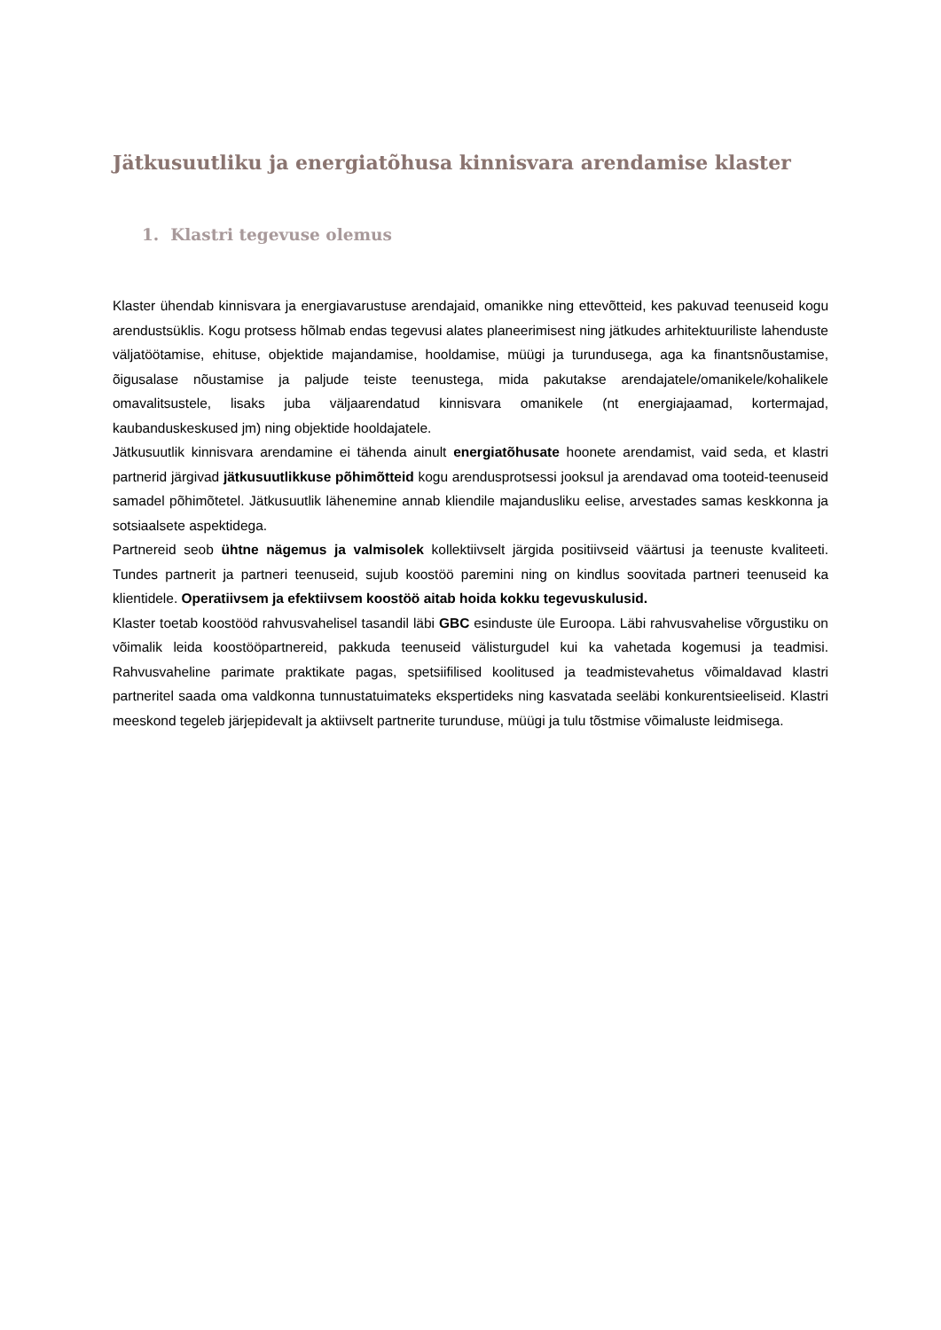Jätkusuutliku ja energiatõhusa kinnisvara arendamise klaster
1. Klastri tegevuse olemus
Klaster ühendab kinnisvara ja energiavarustuse arendajaid, omanikke ning ettevõtteid, kes pakuvad teenuseid kogu arendustsüklis. Kogu protsess hõlmab endas tegevusi alates planeerimisest ning jätkudes arhitektuuriliste lahenduste väljatöötamise, ehituse, objektide majandamise, hooldamise, müügi ja turundusega, aga ka finantsnõustamise, õigusalase nõustamise ja paljude teiste teenustega, mida pakutakse arendajatele/omanikele/kohalikele omavalitsustele, lisaks juba väljaarendatud kinnisvara omanikele (nt energiajaamad, kortermajad, kaubanduskeskused jm) ning objektide hooldajatele.
Jätkusuutlik kinnisvara arendamine ei tähenda ainult energiatõhusate hoonete arendamist, vaid seda, et klastri partnerid järgivad jätkusuutlikkuse põhimõtteid kogu arendusprotsessi jooksul ja arendavad oma tooteid-teenuseid samadel põhimõtetel. Jätkusuutlik lähenemine annab kliendile majandusliku eelise, arvestades samas keskkonna ja sotsiaalsete aspektidega.
Partnereid seob ühtne nägemus ja valmisolek kollektiivselt järgida positiivseid väärtusi ja teenuste kvaliteeti. Tundes partnerit ja partneri teenuseid, sujub koostöö paremini ning on kindlus soovitada partneri teenuseid ka klientidele. Operatiivsem ja efektiivsem koostöö aitab hoida kokku tegevuskulusid.
Klaster toetab koostööd rahvusvahelisel tasandil läbi GBC esinduste üle Euroopa. Läbi rahvusvahelise võrgustiku on võimalik leida koostööpartnereid, pakkuda teenuseid välisturgudel kui ka vahetada kogemusi ja teadmisi. Rahvusvaheline parimate praktikate pagas, spetsiifilised koolitused ja teadmistevahetus võimaldavad klastri partneritel saada oma valdkonna tunnustatuimateks ekspertideks ning kasvatada seeläbi konkurentsieeliseid. Klastri meeskond tegeleb järjepidevalt ja aktiivselt partnerite turunduse, müügi ja tulu tõstmise võimaluste leidmisega.